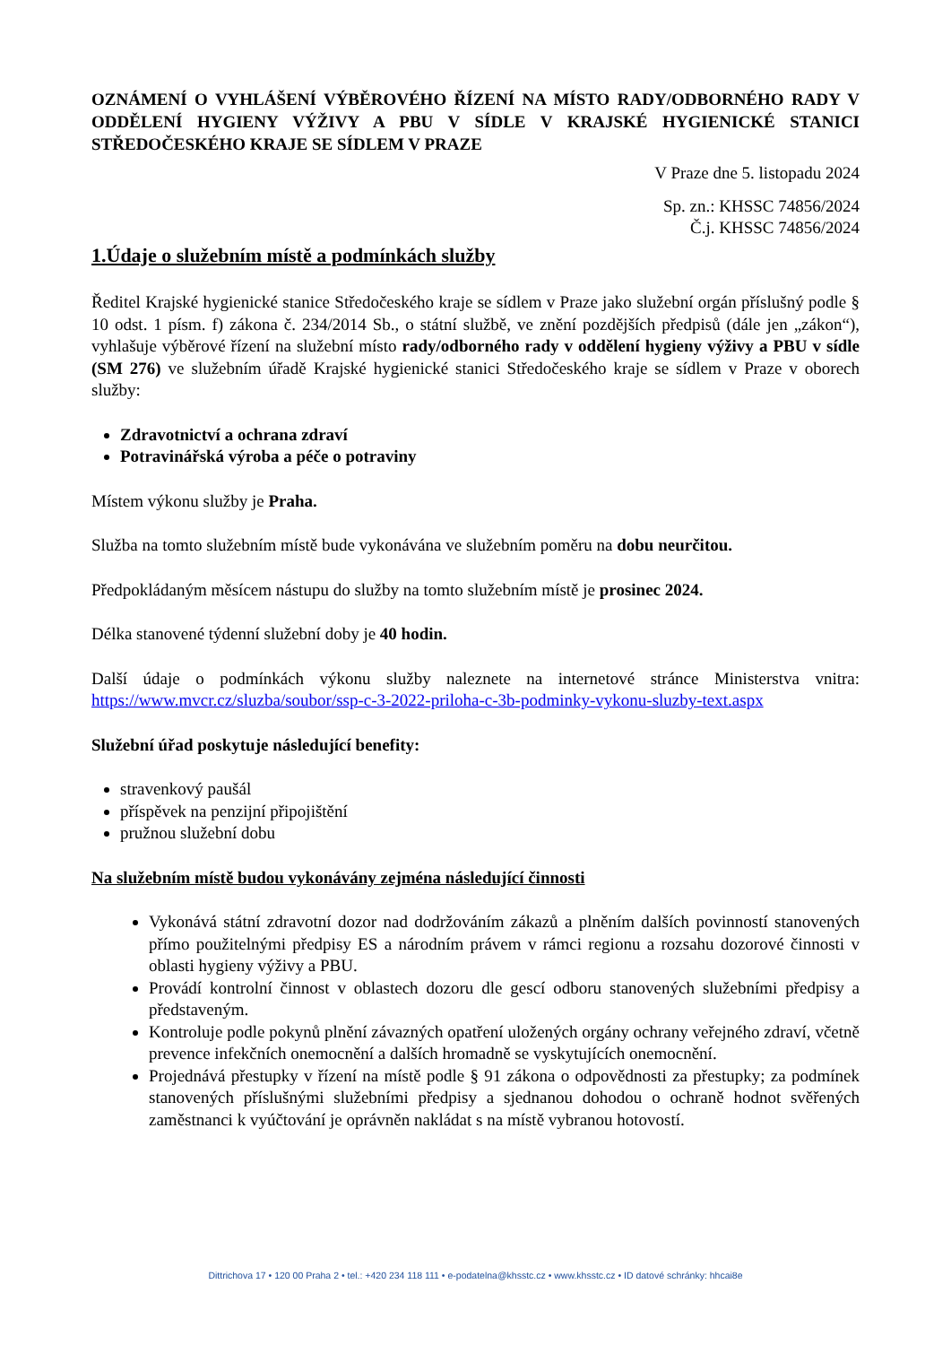OZNÁMENÍ O VYHLÁŠENÍ VÝBĚROVÉHO ŘÍZENÍ NA MÍSTO RADY/ODBORNÉHO RADY V ODDĚLENÍ HYGIENY VÝŽIVY A PBU V SÍDLE V KRAJSKÉ HYGIENICKÉ STANICI STŘEDOČESKÉHO KRAJE SE SÍDLEM V PRAZE
V Praze dne 5. listopadu 2024
Sp. zn.: KHSSC 74856/2024
Č.j. KHSSC 74856/2024
1.Údaje o služebním místě a podmínkách služby
Ředitel Krajské hygienické stanice Středočeského kraje se sídlem v Praze jako služební orgán příslušný podle § 10 odst. 1 písm. f) zákona č. 234/2014 Sb., o státní službě, ve znění pozdějších předpisů (dále jen „zákon“), vyhlašuje výběrové řízení na služební místo rady/odborného rady v oddělení hygieny výživy a PBU v sídle (SM 276) ve služebním úřadě Krajské hygienické stanici Středočeského kraje se sídlem v Praze v oborech služby:
Zdravotnictví a ochrana zdraví
Potravinářská výroba a péče o potraviny
Místem výkonu služby je Praha.
Služba na tomto služebním místě bude vykonávána ve služebním poměru na dobu neurčitou.
Předpokládaným měsícem nástupu do služby na tomto služebním místě je prosinec 2024.
Délka stanovené týdenní služební doby je 40 hodin.
Další údaje o podmínkách výkonu služby naleznete na internetové stránce Ministerstva vnitra: https://www.mvcr.cz/sluzba/soubor/ssp-c-3-2022-priloha-c-3b-podminky-vykonu-sluzby-text.aspx
Služební úřad poskytuje následující benefity:
stravenkový paušál
příspěvek na penzijní připojištění
pružnou služební dobu
Na služebním místě budou vykonávány zejména následující činnosti
Vykonává státní zdravotní dozor nad dodržováním zákazů a plněním dalších povinností stanovených přímo použitelnými předpisy ES a národním právem v rámci regionu a rozsahu dozorové činnosti v oblasti hygieny výživy a PBU.
Provádí kontrolní činnost v oblastech dozoru dle gescí odboru stanovených služebními předpisy a představeným.
Kontroluje podle pokynů plnění závazných opatření uložených orgány ochrany veřejného zdraví, včetně prevence infekčních onemocnění a dalších hromadně se vyskytujících onemocnění.
Projednává přestupky v řízení na místě podle § 91 zákona o odpovědnosti za přestupky; za podmínek stanovených příslušnými služebními předpisy a sjednanou dohodou o ochraně hodnot svěřených zaměstnanci k vyúčtování je oprávněn nakládat s na místě vybranou hotovostí.
Dittrichova 17 • 120 00 Praha 2 • tel.: +420 234 118 111 • e-podatelna@khsstc.cz • www.khsstc.cz • ID datové schránky: hhcai8e